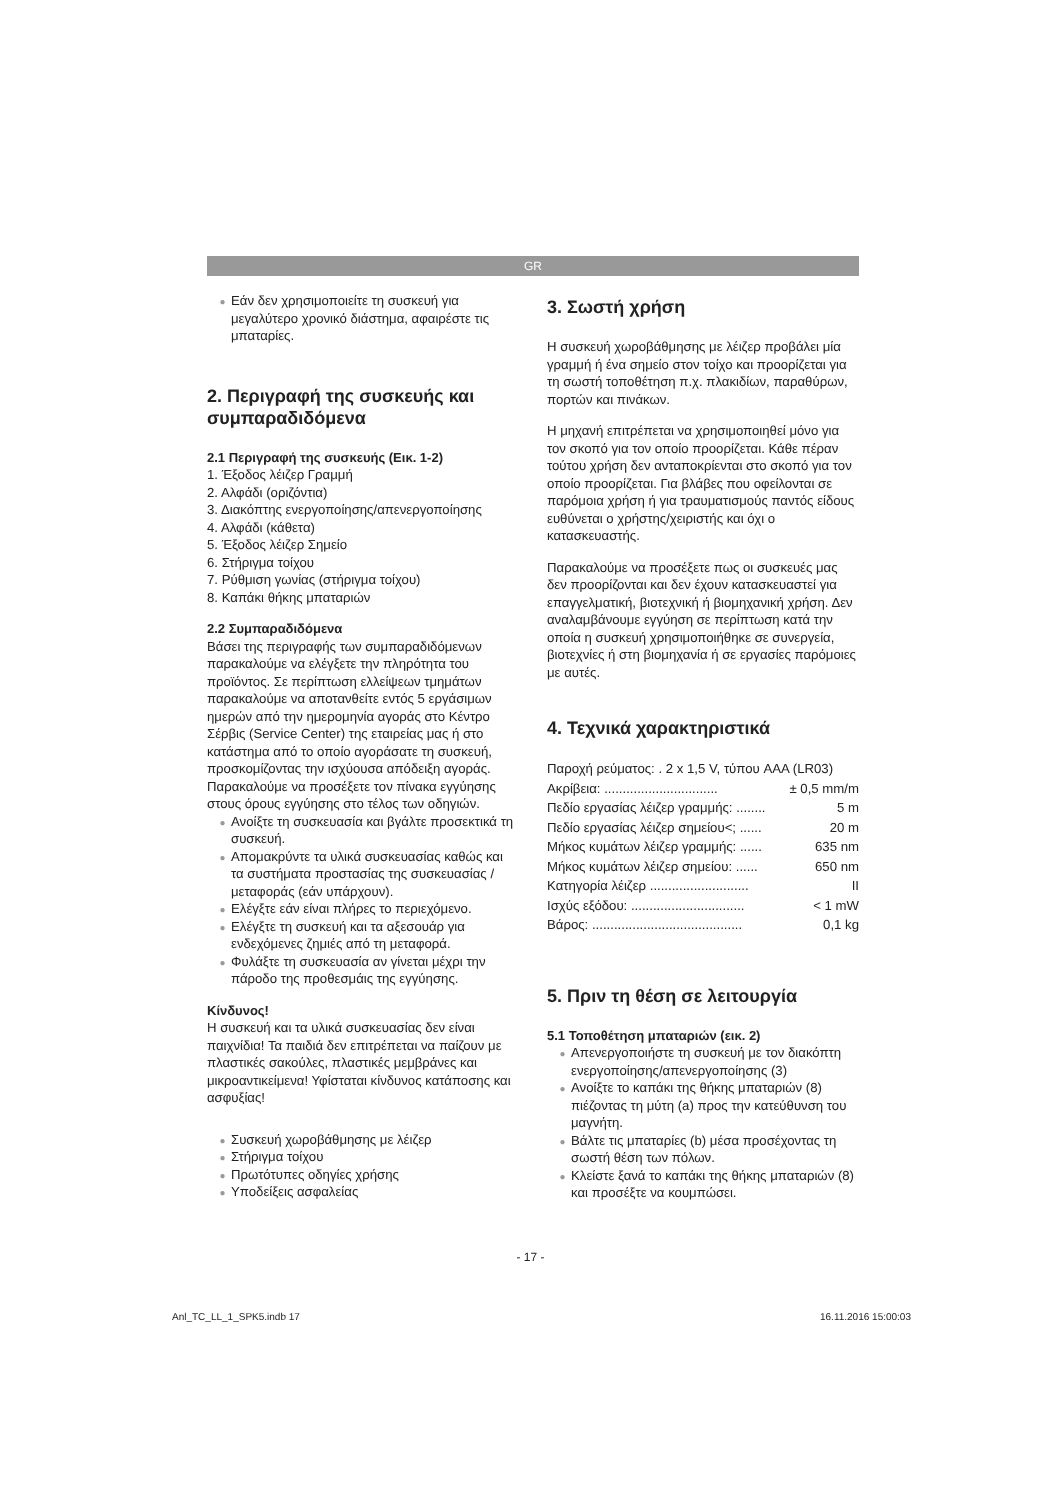GR
Εάν δεν χρησιμοποιείτε τη συσκευή για μεγαλύτερο χρονικό διάστημα, αφαιρέστε τις μπαταρίες.
2. Περιγραφή της συσκευής και συμπαραδιδόμενα
2.1 Περιγραφή της συσκευής (Εικ. 1-2)
1. Έξοδος λέιζερ Γραμμή
2. Αλφάδι (οριζόντια)
3. Διακόπτης ενεργοποίησης/απενεργοποίησης
4. Αλφάδι (κάθετα)
5. Έξοδος λέιζερ Σημείο
6. Στήριγμα τοίχου
7. Ρύθμιση γωνίας (στήριγμα τοίχου)
8. Καπάκι θήκης μπαταριών
2.2 Συμπαραδιδόμενα
Βάσει της περιγραφής των συμπαραδιδόμενων παρακαλούμε να ελέγξετε την πληρότητα του προϊόντος. Σε περίπτωση ελλείψεων τμημάτων παρακαλούμε να αποτανθείτε εντός 5 εργάσιμων ημερών από την ημερομηνία αγοράς στο Κέντρο Σέρβις (Service Center) της εταιρείας μας ή στο κατάστημα από το οποίο αγοράσατε τη συσκευή, προσκομίζοντας την ισχύουσα απόδειξη αγοράς. Παρακαλούμε να προσέξετε τον πίνακα εγγύησης στους όρους εγγύησης στο τέλος των οδηγιών.
Ανοίξτε τη συσκευασία και βγάλτε προσεκτικά τη συσκευή.
Απομακρύντε τα υλικά συσκευασίας καθώς και τα συστήματα προστασίας της συσκευασίας / μεταφοράς (εάν υπάρχουν).
Ελέγξτε εάν είναι πλήρες το περιεχόμενο.
Ελέγξτε τη συσκευή και τα αξεσουάρ για ενδεχόμενες ζημιές από τη μεταφορά.
Φυλάξτε τη συσκευασία αν γίνεται μέχρι την πάροδο της προθεσμάις της εγγύησης.
Κίνδυνος!
Η συσκευή και τα υλικά συσκευασίας δεν είναι παιχνίδια! Τα παιδιά δεν επιτρέπεται να παίζουν με πλαστικές σακούλες, πλαστικές μεμβράνες και μικροαντικείμενα! Υφίσταται κίνδυνος κατάποσης και ασφυξίας!
Συσκευή χωροβάθμησης με λέιζερ
Στήριγμα τοίχου
Πρωτότυπες οδηγίες χρήσης
Υποδείξεις ασφαλείας
3. Σωστή χρήση
Η συσκευή χωροβάθμησης με λέιζερ προβάλει μία γραμμή ή ένα σημείο στον τοίχο και προορίζεται για τη σωστή τοποθέτηση π.χ. πλακιδίων, παραθύρων, πορτών και πινάκων.
Η μηχανή επιτρέπεται να χρησιμοποιηθεί μόνο για τον σκοπό για τον οποίο προορίζεται. Κάθε πέραν τούτου χρήση δεν ανταποκρίενται στο σκοπό για τον οποίο προορίζεται. Για βλάβες που οφείλονται σε παρόμοια χρήση ή για τραυματισμούς παντός είδους ευθύνεται ο χρήστης/χειριστής και όχι ο κατασκευαστής.
Παρακαλούμε να προσέξετε πως οι συσκευές μας δεν προορίζονται και δεν έχουν κατασκευαστεί για επαγγελματική, βιοτεχνική ή βιομηχανική χρήση. Δεν αναλαμβάνουμε εγγύηση σε περίπτωση κατά την οποία η συσκευή χρησιμοποιήθηκε σε συνεργεία, βιοτεχνίες ή στη βιομηχανία ή σε εργασίες παρόμοιες με αυτές.
4. Τεχνικά χαρακτηριστικά
Παροχή ρεύματος: . 2 x 1,5 V, τύπου AAA (LR03)
Ακρίβεια: ............................... ± 0,5 mm/m
Πεδίο εργασίας λέιζερ γραμμής: ........ 5 m
Πεδίο εργασίας λέιζερ σημείου<; ...... 20 m
Μήκος κυμάτων λέιζερ γραμμής: ...... 635 nm
Μήκος κυμάτων λέιζερ σημείου: ...... 650 nm
Κατηγορία λέιζερ ........................... II
Ισχύς εξόδου: ............................... < 1 mW
Βάρος: ......................................... 0,1 kg
5. Πριν τη θέση σε λειτουργία
5.1 Τοποθέτηση μπαταριών (εικ. 2)
Απενεργοποιήστε τη συσκευή με τον διακόπτη ενεργοποίησης/απενεργοποίησης (3)
Ανοίξτε το καπάκι της θήκης μπαταριών (8) πιέζοντας τη μύτη (a) προς την κατεύθυνση του μαγνήτη.
Βάλτε τις μπαταρίες (b) μέσα προσέχοντας τη σωστή θέση των πόλων.
Κλείστε ξανά το καπάκι της θήκης μπαταριών (8) και προσέξτε να κουμπώσει.
- 17 -
Anl_TC_LL_1_SPK5.indb 17 16.11.2016 15:00:03